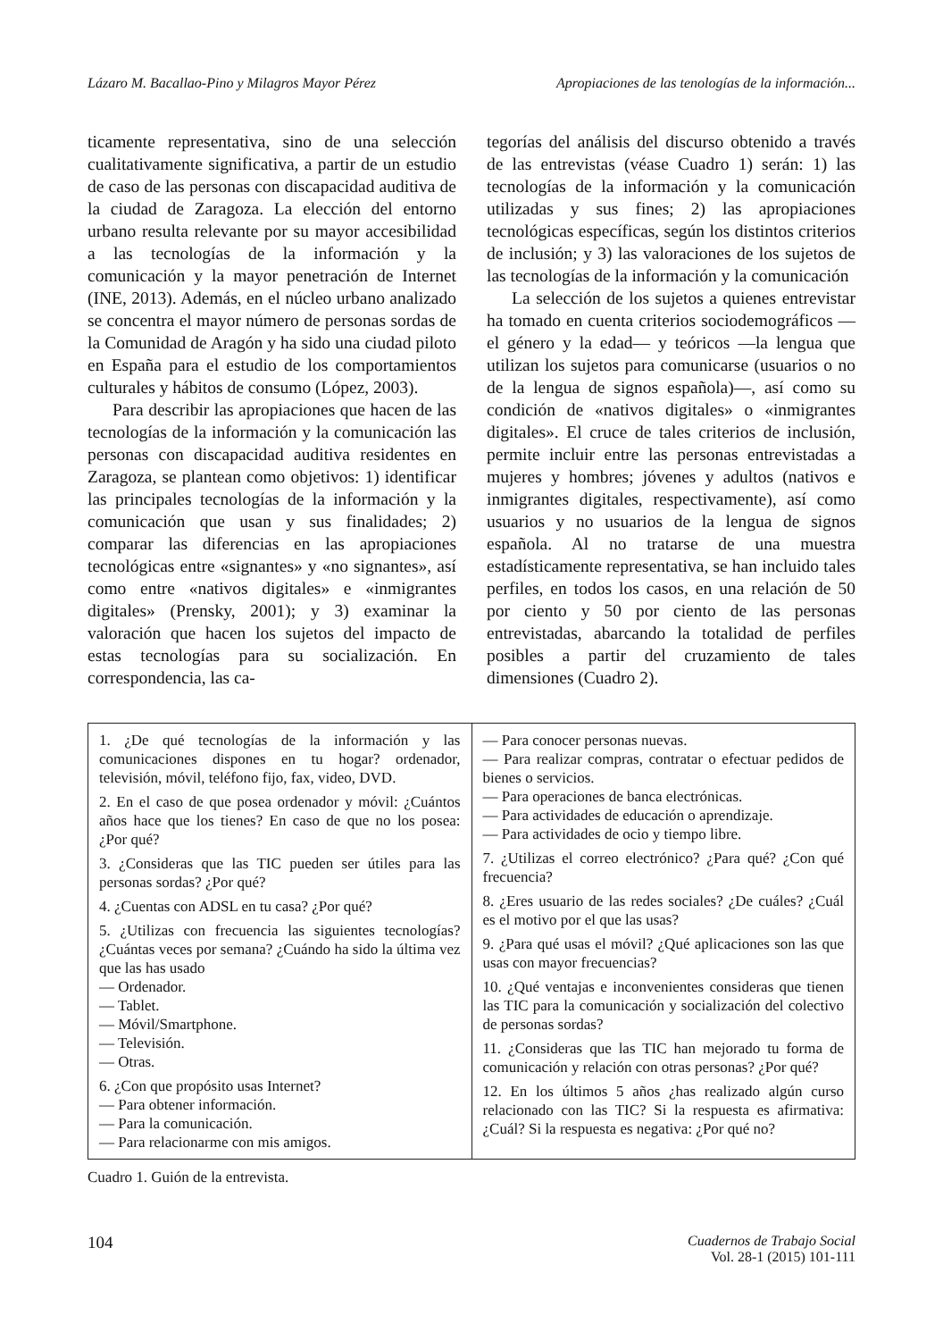Lázaro M. Bacallao-Pino y Milagros Mayor Pérez Apropiaciones de las tenologías de la información...
ticamente representativa, sino de una selección cualitativamente significativa, a partir de un estudio de caso de las personas con discapacidad auditiva de la ciudad de Zaragoza. La elección del entorno urbano resulta relevante por su mayor accesibilidad a las tecnologías de la información y la comunicación y la mayor penetración de Internet (INE, 2013). Además, en el núcleo urbano analizado se concentra el mayor número de personas sordas de la Comunidad de Aragón y ha sido una ciudad piloto en España para el estudio de los comportamientos culturales y hábitos de consumo (López, 2003).
Para describir las apropiaciones que hacen de las tecnologías de la información y la comunicación las personas con discapacidad auditiva residentes en Zaragoza, se plantean como objetivos: 1) identificar las principales tecnologías de la información y la comunicación que usan y sus finalidades; 2) comparar las diferencias en las apropiaciones tecnológicas entre «signantes» y «no signantes», así como entre «nativos digitales» e «inmigrantes digitales» (Prensky, 2001); y 3) examinar la valoración que hacen los sujetos del impacto de estas tecnologías para su socialización. En correspondencia, las ca-
tegorías del análisis del discurso obtenido a través de las entrevistas (véase Cuadro 1) serán: 1) las tecnologías de la información y la comunicación utilizadas y sus fines; 2) las apropiaciones tecnológicas específicas, según los distintos criterios de inclusión; y 3) las valoraciones de los sujetos de las tecnologías de la información y la comunicación
La selección de los sujetos a quienes entrevistar ha tomado en cuenta criterios sociodemográficos —el género y la edad— y teóricos —la lengua que utilizan los sujetos para comunicarse (usuarios o no de la lengua de signos española)—, así como su condición de «nativos digitales» o «inmigrantes digitales». El cruce de tales criterios de inclusión, permite incluir entre las personas entrevistadas a mujeres y hombres; jóvenes y adultos (nativos e inmigrantes digitales, respectivamente), así como usuarios y no usuarios de la lengua de signos española. Al no tratarse de una muestra estadísticamente representativa, se han incluido tales perfiles, en todos los casos, en una relación de 50 por ciento y 50 por ciento de las personas entrevistadas, abarcando la totalidad de perfiles posibles a partir del cruzamiento de tales dimensiones (Cuadro 2).
| 1. ¿De qué tecnologías de la información y las comunicaciones dispones en tu hogar? ordenador, televisión, móvil, teléfono fijo, fax, video, DVD. 2. En el caso de que posea ordenador y móvil: ¿Cuántos años hace que los tienes? En caso de que no los posea: ¿Por qué? 3. ¿Consideras que las TIC pueden ser útiles para las personas sordas? ¿Por qué? 4. ¿Cuentas con ADSL en tu casa? ¿Por qué? 5. ¿Utilizas con frecuencia las siguientes tecnologías? ¿Cuántas veces por semana? ¿Cuándo ha sido la última vez que las has usado — Ordenador. — Tablet. — Móvil/Smartphone. — Televisión. — Otras. 6. ¿Con que propósito usas Internet? — Para obtener información. — Para la comunicación. — Para relacionarme con mis amigos. | — Para conocer personas nuevas. — Para realizar compras, contratar o efectuar pedidos de bienes o servicios. — Para operaciones de banca electrónicas. — Para actividades de educación o aprendizaje. — Para actividades de ocio y tiempo libre. 7. ¿Utilizas el correo electrónico? ¿Para qué? ¿Con qué frecuencia? 8. ¿Eres usuario de las redes sociales? ¿De cuáles? ¿Cuál es el motivo por el que las usas? 9. ¿Para qué usas el móvil? ¿Qué aplicaciones son las que usas con mayor frecuencias? 10. ¿Qué ventajas e inconvenientes consideras que tienen las TIC para la comunicación y socialización del colectivo de personas sordas? 11. ¿Consideras que las TIC han mejorado tu forma de comunicación y relación con otras personas? ¿Por qué? 12. En los últimos 5 años ¿has realizado algún curso relacionado con las TIC? Si la respuesta es afirmativa: ¿Cuál? Si la respuesta es negativa: ¿Por qué no? |
Cuadro 1. Guión de la entrevista.
104 Cuadernos de Trabajo Social
Vol. 28-1 (2015) 101-111